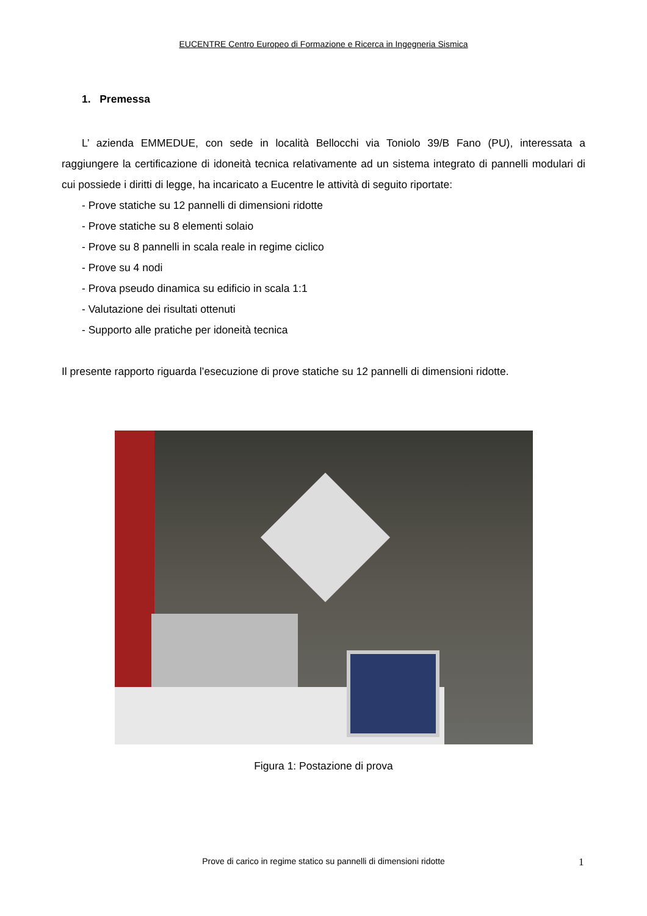EUCENTRE Centro Europeo di Formazione e Ricerca in Ingegneria Sismica
1. Premessa
L’ azienda EMMEDUE, con sede in località Bellocchi via Toniolo 39/B Fano (PU), interessata a raggiungere la certificazione di idoneità tecnica relativamente ad un sistema integrato di pannelli modulari di cui possiede i diritti di legge, ha incaricato a Eucentre le attività di seguito riportate:
- Prove statiche su 12 pannelli di dimensioni ridotte
- Prove statiche su 8 elementi solaio
- Prove su 8 pannelli in scala reale in regime ciclico
- Prove su 4 nodi
- Prova pseudo dinamica su edificio in scala 1:1
- Valutazione dei risultati ottenuti
- Supporto alle pratiche per idoneità tecnica
Il presente rapporto riguarda l’esecuzione di prove statiche su 12 pannelli di dimensioni ridotte.
Figura 1: Postazione di prova
Prove di carico in regime statico su pannelli di dimensioni ridotte 1